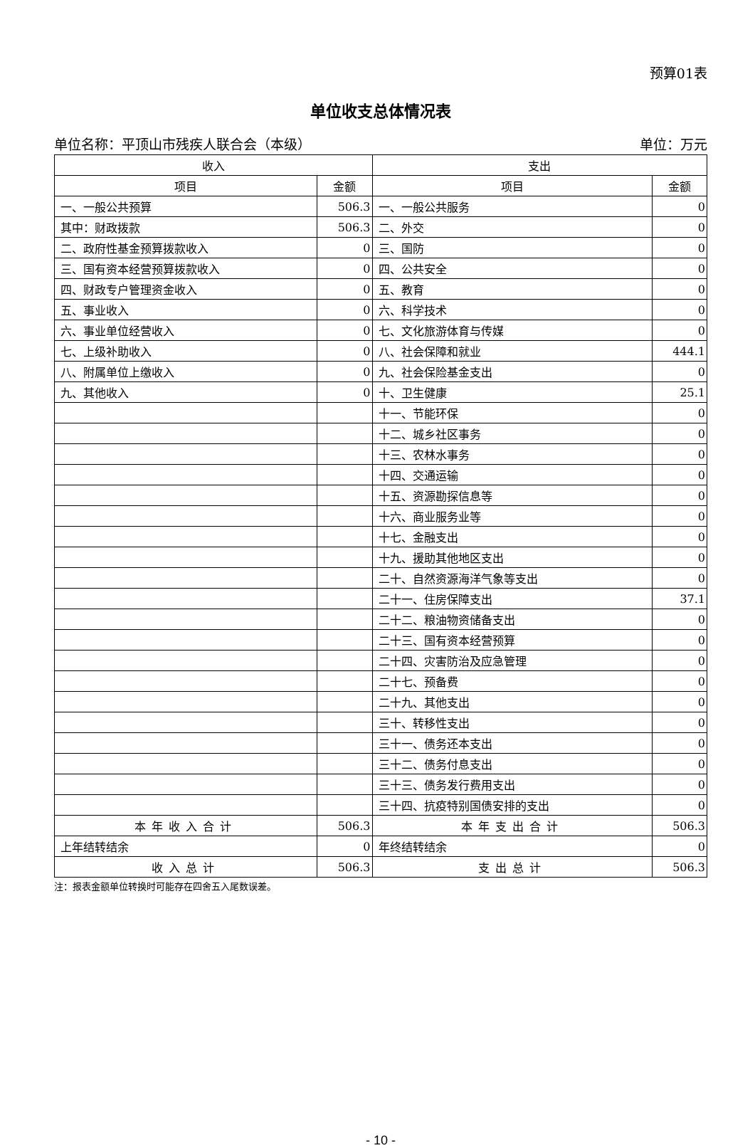预算01表
单位收支总体情况表
单位名称：平顶山市残疾人联合会（本级） 单位：万元
| 收入 | | 支出 | |
| --- | --- | --- | --- |
| 项目 | 金额 | 项目 | 金额 |
| 一、一般公共预算 | 506.3 | 一、一般公共服务 | 0 |
| 其中：财政拨款 | 506.3 | 二、外交 | 0 |
| 二、政府性基金预算拨款收入 | 0 | 三、国防 | 0 |
| 三、国有资本经营预算拨款收入 | 0 | 四、公共安全 | 0 |
| 四、财政专户管理资金收入 | 0 | 五、教育 | 0 |
| 五、事业收入 | 0 | 六、科学技术 | 0 |
| 六、事业单位经营收入 | 0 | 七、文化旅游体育与传媒 | 0 |
| 七、上级补助收入 | 0 | 八、社会保障和就业 | 444.1 |
| 八、附属单位上缴收入 | 0 | 九、社会保险基金支出 | 0 |
| 九、其他收入 | 0 | 十、卫生健康 | 25.1 |
| | | 十一、节能环保 | 0 |
| | | 十二、城乡社区事务 | 0 |
| | | 十三、农林水事务 | 0 |
| | | 十四、交通运输 | 0 |
| | | 十五、资源勘探信息等 | 0 |
| | | 十六、商业服务业等 | 0 |
| | | 十七、金融支出 | 0 |
| | | 十九、援助其他地区支出 | 0 |
| | | 二十、自然资源海洋气象等支出 | 0 |
| | | 二十一、住房保障支出 | 37.1 |
| | | 二十二、粮油物资储备支出 | 0 |
| | | 二十三、国有资本经营预算 | 0 |
| | | 二十四、灾害防治及应急管理 | 0 |
| | | 二十七、预备费 | 0 |
| | | 二十九、其他支出 | 0 |
| | | 三十、转移性支出 | 0 |
| | | 三十一、债务还本支出 | 0 |
| | | 三十二、债务付息支出 | 0 |
| | | 三十三、债务发行费用支出 | 0 |
| | | 三十四、抗疫特别国债安排的支出 | 0 |
| 本年收入合计 | 506.3 | 本年支出合计 | 506.3 |
| 上年结转结余 | 0 | 年终结转结余 | 0 |
| 收入总计 | 506.3 | 支出总计 | 506.3 |
注：报表金额单位转换时可能存在四舍五入尾数误差。
- 10 -